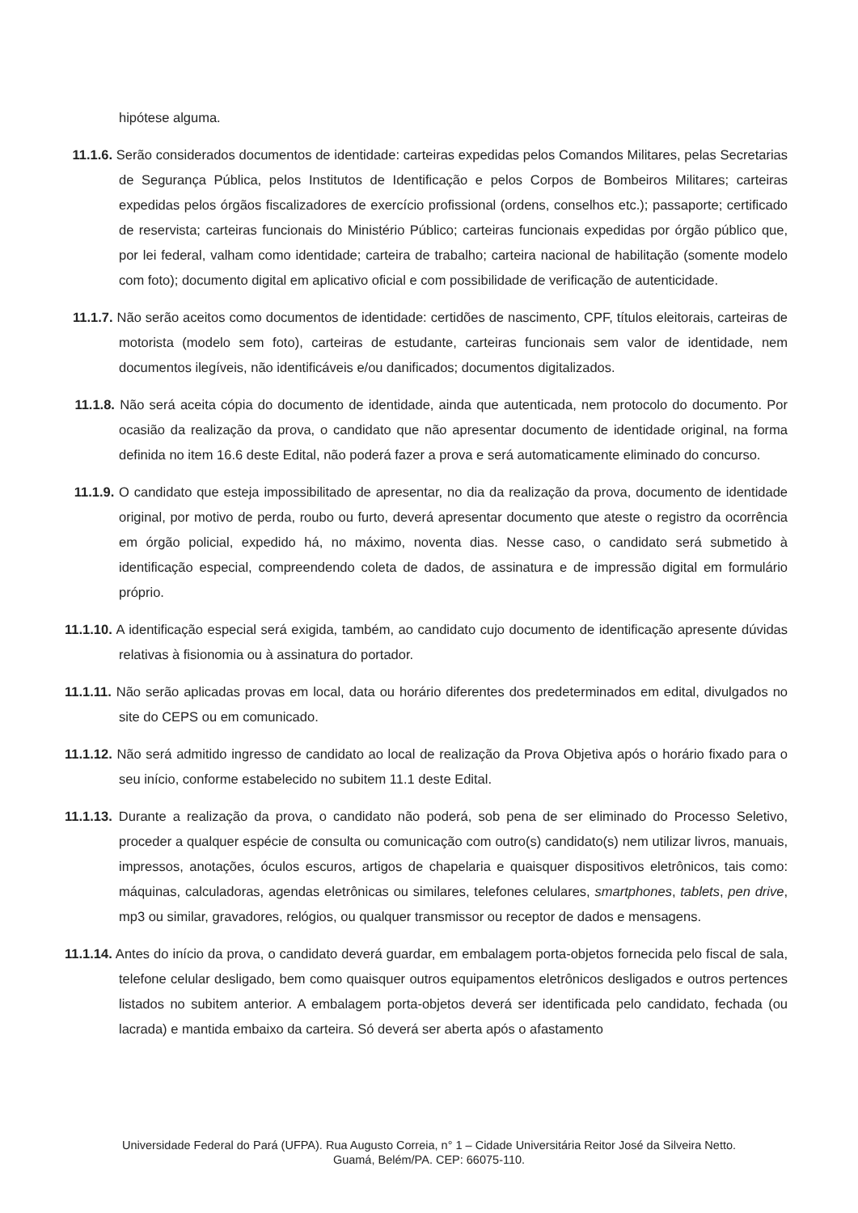hipótese alguma.
11.1.6. Serão considerados documentos de identidade: carteiras expedidas pelos Comandos Militares, pelas Secretarias de Segurança Pública, pelos Institutos de Identificação e pelos Corpos de Bombeiros Militares; carteiras expedidas pelos órgãos fiscalizadores de exercício profissional (ordens, conselhos etc.); passaporte; certificado de reservista; carteiras funcionais do Ministério Público; carteiras funcionais expedidas por órgão público que, por lei federal, valham como identidade; carteira de trabalho; carteira nacional de habilitação (somente modelo com foto); documento digital em aplicativo oficial e com possibilidade de verificação de autenticidade.
11.1.7. Não serão aceitos como documentos de identidade: certidões de nascimento, CPF, títulos eleitorais, carteiras de motorista (modelo sem foto), carteiras de estudante, carteiras funcionais sem valor de identidade, nem documentos ilegíveis, não identificáveis e/ou danificados; documentos digitalizados.
11.1.8. Não será aceita cópia do documento de identidade, ainda que autenticada, nem protocolo do documento. Por ocasião da realização da prova, o candidato que não apresentar documento de identidade original, na forma definida no item 16.6 deste Edital, não poderá fazer a prova e será automaticamente eliminado do concurso.
11.1.9. O candidato que esteja impossibilitado de apresentar, no dia da realização da prova, documento de identidade original, por motivo de perda, roubo ou furto, deverá apresentar documento que ateste o registro da ocorrência em órgão policial, expedido há, no máximo, noventa dias. Nesse caso, o candidato será submetido à identificação especial, compreendendo coleta de dados, de assinatura e de impressão digital em formulário próprio.
11.1.10. A identificação especial será exigida, também, ao candidato cujo documento de identificação apresente dúvidas relativas à fisionomia ou à assinatura do portador.
11.1.11. Não serão aplicadas provas em local, data ou horário diferentes dos predeterminados em edital, divulgados no site do CEPS ou em comunicado.
11.1.12. Não será admitido ingresso de candidato ao local de realização da Prova Objetiva após o horário fixado para o seu início, conforme estabelecido no subitem 11.1 deste Edital.
11.1.13. Durante a realização da prova, o candidato não poderá, sob pena de ser eliminado do Processo Seletivo, proceder a qualquer espécie de consulta ou comunicação com outro(s) candidato(s) nem utilizar livros, manuais, impressos, anotações, óculos escuros, artigos de chapelaria e quaisquer dispositivos eletrônicos, tais como: máquinas, calculadoras, agendas eletrônicas ou similares, telefones celulares, smartphones, tablets, pen drive, mp3 ou similar, gravadores, relógios, ou qualquer transmissor ou receptor de dados e mensagens.
11.1.14. Antes do início da prova, o candidato deverá guardar, em embalagem porta-objetos fornecida pelo fiscal de sala, telefone celular desligado, bem como quaisquer outros equipamentos eletrônicos desligados e outros pertences listados no subitem anterior. A embalagem porta-objetos deverá ser identificada pelo candidato, fechada (ou lacrada) e mantida embaixo da carteira. Só deverá ser aberta após o afastamento
Universidade Federal do Pará (UFPA). Rua Augusto Correia, n° 1 – Cidade Universitária Reitor José da Silveira Netto.
Guamá, Belém/PA. CEP: 66075-110.